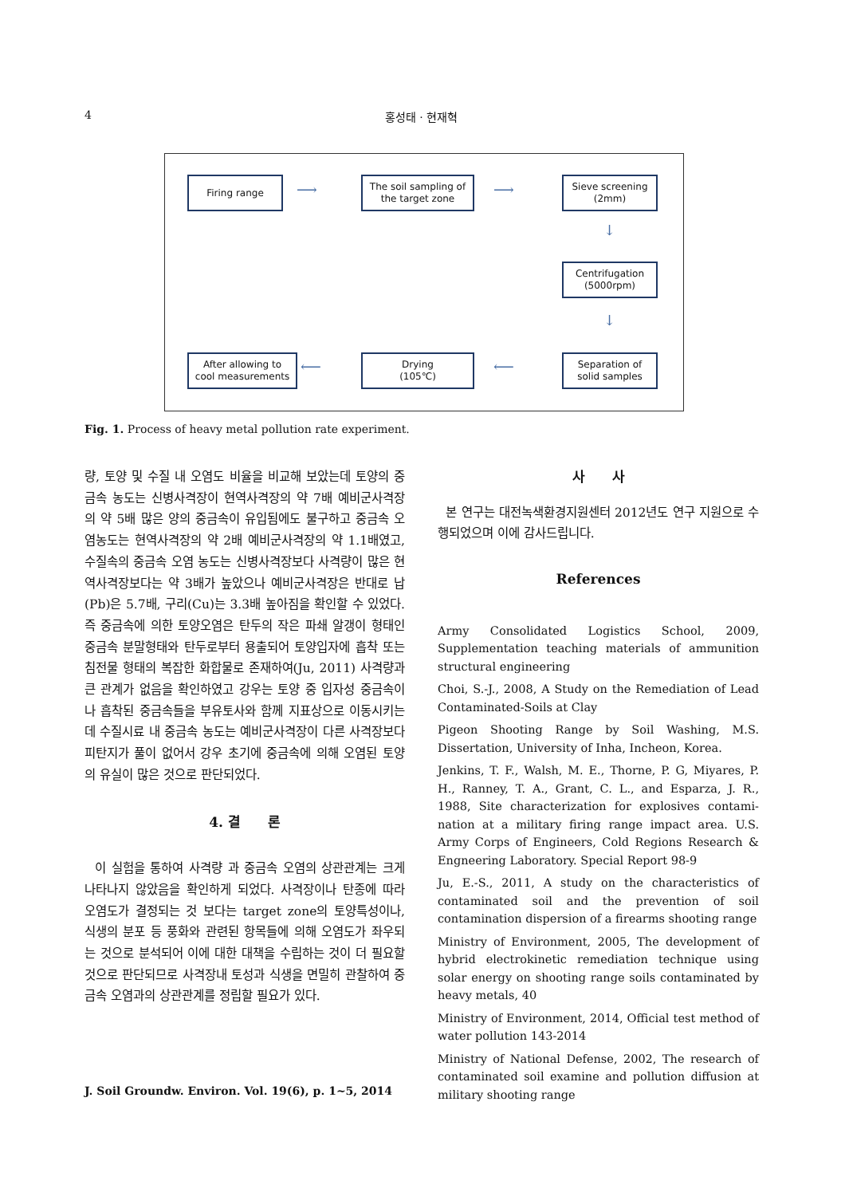4 홍성태 · 현재혁
Firing range
The soil sampling of
the target zone
Sieve screening
(2mm)
Centrifugation
(5000rpm)
Separation of
solid samples
Drying
(105℃)
After allowing to
cool measurements
⟶ ⟶
↓
↓
⟵
⟵
Fig. 1. Process of heavy metal pollution rate experiment.
량, 토양 및 수질 내 오염도 비율을 비교해 보았는데 토양의 중금속 농도는 신병사격장이 현역사격장의 약 7배 예비군사격장의 약 5배 많은 양의 중금속이 유입됨에도 불구하고 중금속 오염농도는 현역사격장의 약 2배 예비군사격장의 약 1.1배였고, 수질속의 중금속 오염 농도는 신병사격장보다 사격량이 많은 현역사격장보다는 약 3배가 높았으나 예비군사격장은 반대로 납(Pb)은 5.7배, 구리(Cu)는 3.3배 높아짐을 확인할 수 있었다. 즉 중금속에 의한 토양오염은 탄두의 작은 파쇄 알갱이 형태인 중금속 분말형태와 탄두로부터 용출되어 토양입자에 흡착 또는 침전물 형태의 복잡한 화합물로 존재하여(Ju, 2011) 사격량과 큰 관계가 없음을 확인하였고 강우는 토양 중 입자성 중금속이나 흡착된 중금속들을 부유토사와 함께 지표상으로 이동시키는데 수질시료 내 중금속 농도는 예비군사격장이 다른 사격장보다 피탄지가 풀이 없어서 강우 초기에 중금속에 의해 오염된 토양의 유실이 많은 것으로 판단되었다.
4. 결　　론
이 실험을 통하여 사격량 과 중금속 오염의 상관관계는 크게 나타나지 않았음을 확인하게 되었다. 사격장이나 탄종에 따라 오염도가 결정되는 것 보다는 target zone의 토양특성이나, 식생의 분포 등 풍화와 관련된 항목들에 의해 오염도가 좌우되는 것으로 분석되어 이에 대한 대책을 수립하는 것이 더 필요할 것으로 판단되므로 사격장내 토성과 식생을 면밀히 관찰하여 중금속 오염과의 상관관계를 정립할 필요가 있다.
사　　사
본 연구는 대전녹색환경지원센터 2012년도 연구 지원으로 수행되었으며 이에 감사드립니다.
References
Army Consolidated Logistics School, 2009, Supplementation teaching materials of ammunition structural engineering
Choi, S.-J., 2008, A Study on the Remediation of Lead Contaminated-Soils at Clay
Pigeon Shooting Range by Soil Washing, M.S. Dissertation, University of Inha, Incheon, Korea.
Jenkins, T. F., Walsh, M. E., Thorne, P. G, Miyares, P. H., Ranney, T. A., Grant, C. L., and Esparza, J. R., 1988, Site characterization for explosives contami-nation at a military firing range impact area. U.S. Army Corps of Engineers, Cold Regions Research & Engneering Laboratory. Special Report 98-9
Ju, E.-S., 2011, A study on the characteristics of contaminated soil and the prevention of soil contamination dispersion of a firearms shooting range
Ministry of Environment, 2005, The development of hybrid electrokinetic remediation technique using solar energy on shooting range soils contaminated by heavy metals, 40
Ministry of Environment, 2014, Official test method of water pollution 143-2014
Ministry of National Defense, 2002, The research of contaminated soil examine and pollution diffusion at military shooting range
J. Soil Groundw. Environ. Vol. 19(6), p. 1~5, 2014